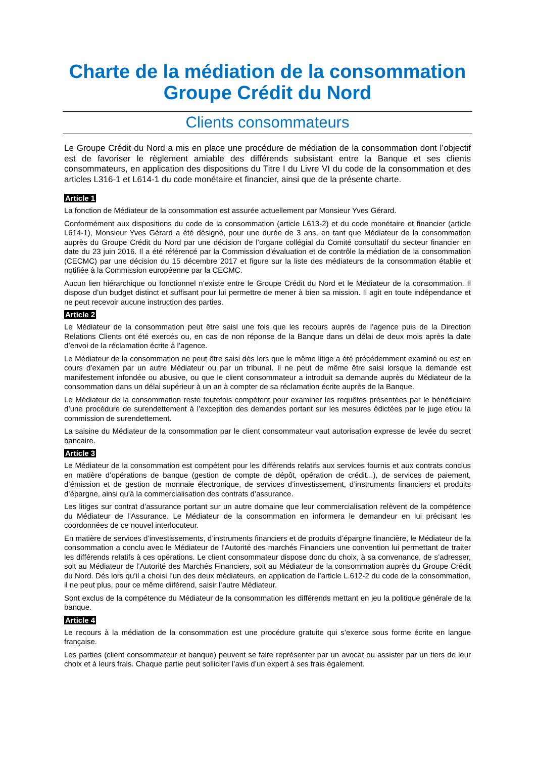Charte de la médiation de la consommation
Groupe Crédit du Nord
Clients consommateurs
Le Groupe Crédit du Nord a mis en place une procédure de médiation de la consommation dont l’objectif est de favoriser le règlement amiable des différends subsistant entre la Banque et ses clients consommateurs, en application des dispositions du Titre I du Livre VI du code de la consommation et des articles L316-1 et L614-1 du code monétaire et financier, ainsi que de la présente charte.
Article 1
La fonction de Médiateur de la consommation est assurée actuellement par Monsieur Yves Gérard.
Conformément aux dispositions du code de la consommation (article L613-2) et du code monétaire et financier (article L614-1), Monsieur Yves Gérard a été désigné, pour une durée de 3 ans, en tant que Médiateur de la consommation auprès du Groupe Crédit du Nord par une décision de l’organe collégial du Comité consultatif du secteur financier en date du 23 juin 2016. Il a été référencé par la Commission d’évaluation et de contrôle la médiation de la consommation (CECMC) par une décision du 15 décembre 2017 et figure sur la liste des médiateurs de la consommation établie et notifiée à la Commission européenne par la CECMC.
Aucun lien hiérarchique ou fonctionnel n’existe entre le Groupe Crédit du Nord et le Médiateur de la consommation. Il dispose d’un budget distinct et suffisant pour lui permettre de mener à bien sa mission. Il agit en toute indépendance et ne peut recevoir aucune instruction des parties.
Article 2
Le Médiateur de la consommation peut être saisi une fois que les recours auprès de l’agence puis de la Direction Relations Clients ont été exercés ou, en cas de non réponse de la Banque dans un délai de deux mois après la date d’envoi de la réclamation écrite à l’agence.
Le Médiateur de la consommation ne peut être saisi dès lors que le même litige a été précédemment examiné ou est en cours d’examen par un autre Médiateur ou par un tribunal. Il ne peut de même être saisi lorsque la demande est manifestement infondée ou abusive, ou que le client consommateur a introduit sa demande auprès du Médiateur de la consommation dans un délai supérieur à un an à compter de sa réclamation écrite auprès de la Banque.
Le Médiateur de la consommation reste toutefois compétent pour examiner les requêtes présentées par le bénéficiaire d’une procédure de surendettement à l’exception des demandes portant sur les mesures édictées par le juge et/ou la commission de surendettement.
La saisine du Médiateur de la consommation par le client consommateur vaut autorisation expresse de levée du secret bancaire.
Article 3
Le Médiateur de la consommation est compétent pour les différends relatifs aux services fournis et aux contrats conclus en matière d’opérations de banque (gestion de compte de dépôt, opération de crédit...), de services de paiement, d’émission et de gestion de monnaie électronique, de services d’investissement, d’instruments financiers et produits d’épargne, ainsi qu’à la commercialisation des contrats d’assurance.
Les litiges sur contrat d’assurance portant sur un autre domaine que leur commercialisation relèvent de la compétence du Médiateur de l’Assurance. Le Médiateur de la consommation en informera le demandeur en lui précisant les coordonnées de ce nouvel interlocuteur.
En matière de services d’investissements, d’instruments financiers et de produits d’épargne financière, le Médiateur de la consommation a conclu avec le Médiateur de l’Autorité des marchés Financiers une convention lui permettant de traiter les différends relatifs à ces opérations. Le client consommateur dispose donc du choix, à sa convenance, de s’adresser, soit au Médiateur de l’Autorité des Marchés Financiers, soit au Médiateur de la consommation auprès du Groupe Crédit du Nord. Dès lors qu’il a choisi l’un des deux médiateurs, en application de l’article L.612-2 du code de la consommation, il ne peut plus, pour ce même diiférend, saisir l’autre Médiateur.
Sont exclus de la compétence du Médiateur de la consommation les différends mettant en jeu la politique générale de la banque.
Article 4
Le recours à la médiation de la consommation est une procédure gratuite qui s’exerce sous forme écrite en langue française.
Les parties (client consommateur et banque) peuvent se faire représenter par un avocat ou assister par un tiers de leur choix et à leurs frais. Chaque partie peut solliciter l’avis d’un expert à ses frais également.